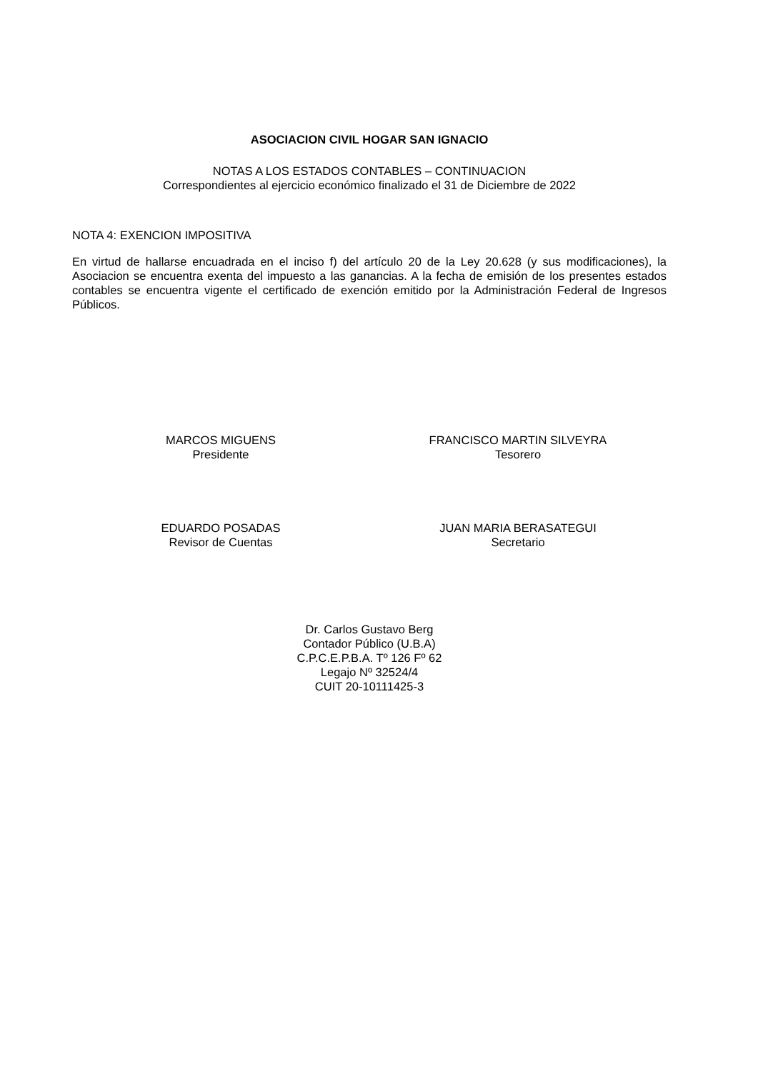ASOCIACION CIVIL HOGAR SAN IGNACIO
NOTAS A LOS ESTADOS CONTABLES – CONTINUACION
Correspondientes al ejercicio económico finalizado el 31 de Diciembre de 2022
NOTA 4: EXENCION IMPOSITIVA
En virtud de hallarse encuadrada en el inciso f) del artículo 20 de la Ley 20.628 (y sus modificaciones), la Asociacion se encuentra exenta del impuesto a las ganancias. A la fecha de emisión de los presentes estados contables se encuentra vigente el certificado de exención emitido por la Administración Federal de Ingresos Públicos.
MARCOS MIGUENS
Presidente
FRANCISCO MARTIN SILVEYRA
Tesorero
EDUARDO POSADAS
Revisor de Cuentas
JUAN MARIA BERASATEGUI
Secretario
Dr. Carlos Gustavo Berg
Contador Público (U.B.A)
C.P.C.E.P.B.A. Tº 126 Fº 62
Legajo Nº 32524/4
CUIT 20-10111425-3